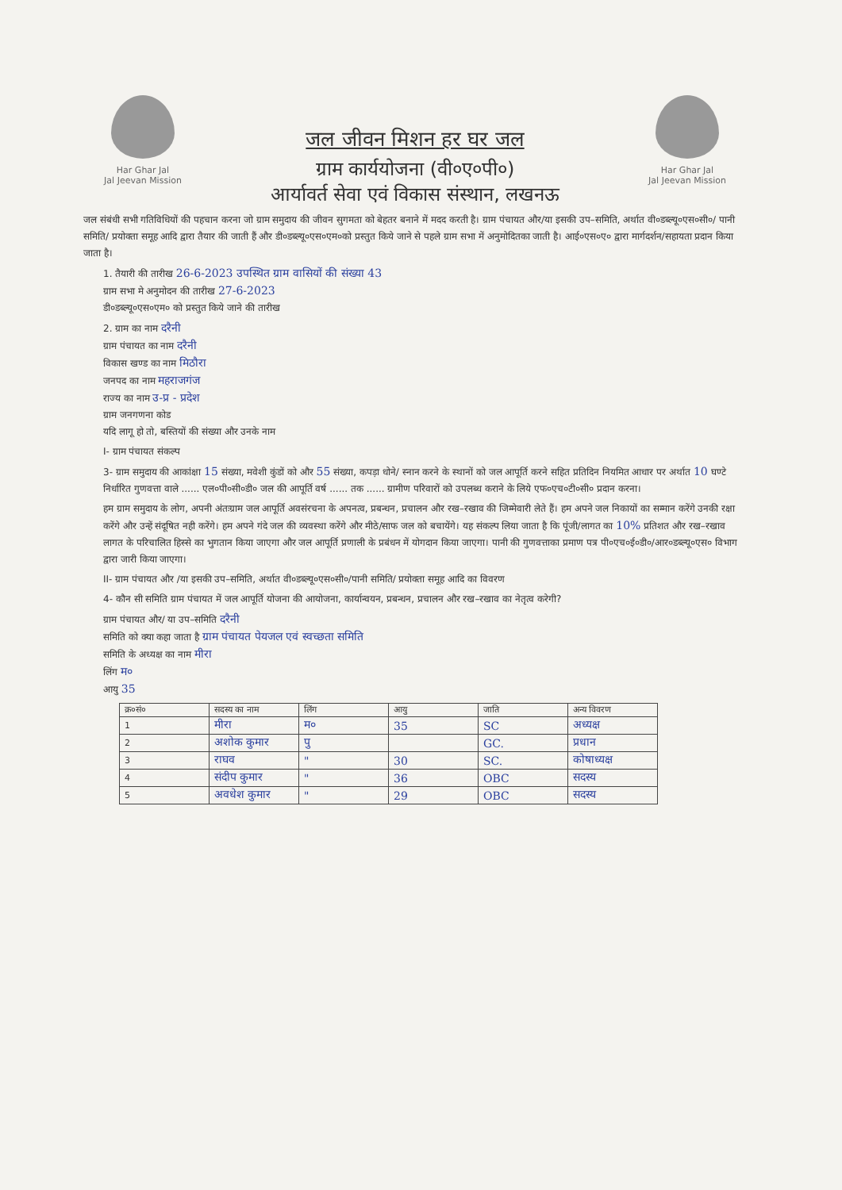Har Ghar Jal
Jal Jeevan Mission
जल जीवन मिशन हर घर जल
ग्राम कार्ययोजना (वी०ए०पी०)
आर्यावर्त सेवा एवं विकास संस्थान, लखनऊ
Har Ghar Jal
Jal Jeevan Mission
जल संबंधी सभी गतिविधियों की पहचान करना जो ग्राम समुदाय की जीवन सुगमता को बेहतर बनाने में मदद करती है। ग्राम पंचायत और/या इसकी उप–समिति, अर्थात वी०डब्ल्यू०एस०सी०/ पानी समिति/ प्रयोक्ता समूह आदि द्वारा तैयार की जाती हैं और डी०डब्ल्यू०एस०एम०को प्रस्तुत किये जाने से पहले ग्राम सभा में अनुमोदितका जाती है। आई०एस०ए० द्वारा मार्गदर्शन/सहायता प्रदान किया जाता है।
1. तैयारी की तारीख 26-6-2023 उपस्थित ग्राम वासियों की संख्या 43
ग्राम सभा मे अनुमोदन की तारीख 27-6-2023
डी०डब्ल्यू०एस०एम० को प्रस्तुत किये जाने की तारीख
2. ग्राम का नाम दरैनी
ग्राम पंचायत का नाम दरैनी
विकास खण्ड का नाम मिठौरा
जनपद का नाम महराजगंज
राज्य का नाम उ-प्र - प्रदेश
ग्राम जनगणना कोड
यदि लागू हो तो, बस्तियों की संख्या और उनके नाम
I- ग्राम पंचायत संकल्प
3- ग्राम समुदाय की आकांक्षा 15 संख्या, मवेशी कुंडों को और 55 संख्या, कपड़ा धोने/ स्नान करने के स्थानों को जल आपूर्ति करने सहित प्रतिदिन नियमित आधार पर अर्थात 10 घण्टे निर्धारित गुणवत्ता वाले ...... एल०पी०सी०डी० जल की आपूर्ति वर्ष ...... तक ...... ग्रामीण परिवारों को उपलब्ध कराने के लिये एफ०एच०टी०सी० प्रदान करना।
हम ग्राम समुदाय के लोग, अपनी अंतःग्राम जल आपूर्ति अवसंरचना के अपनत्व, प्रबन्धन, प्रचालन और रख–रखाव की जिम्मेवारी लेते हैं। हम अपने जल निकायों का सम्मान करेंगे उनकी रक्षा करेंगे और उन्हें संदूषित नही करेंगे। हम अपने गंदे जल की व्यवस्था करेंगे और मीठे/साफ जल को बचायेंगे। यह संकल्प लिया जाता है कि पूंजी/लागत का 10% प्रतिशत और रख–रखाव लागत के परिचालित हिस्से का भुगतान किया जाएगा और जल आपूर्ति प्रणाली के प्रबंधन में योगदान किया जाएगा। पानी की गुणवत्ताका प्रमाण पत्र पी०एच०ई०डी०/आर०डब्ल्यू०एस० विभाग द्वारा जारी किया जाएगा।
II- ग्राम पंचायत और /या इसकी उप–समिति, अर्थात वी०डब्ल्यू०एस०सी०/पानी समिति/ प्रयोक्ता समूह आदि का विवरण
4- कौन सी समिति ग्राम पंचायत में जल आपूर्ति योजना की आयोजना, कार्यान्वयन, प्रबन्धन, प्रचालन और रख–रखाव का नेतृत्व करेगी?
ग्राम पंचायत और/ या उप–समिति दरैनी
समिति को क्या कहा जाता है ग्राम पंचायत पेयजल एवं स्वच्छता समिति
समिति के अध्यक्ष का नाम मीरा
लिंग म०
आयु 35
| क्र०सं० | सदस्य का नाम | लिंग | आयु | जाति | अन्य विवरण |
| --- | --- | --- | --- | --- | --- |
| 1 | मीरा | म० | 35 | SC | अध्यक्ष |
| 2 | अशोक कुमार | पु | | GC. | प्रधान |
| 3 | राघव | " | 30 | SC. | कोषाध्यक्ष |
| 4 | संदीप कुमार | " | 36 | OBC | सदस्य |
| 5 | अवधेश कुमार | " | 29 | OBC | सदस्य |